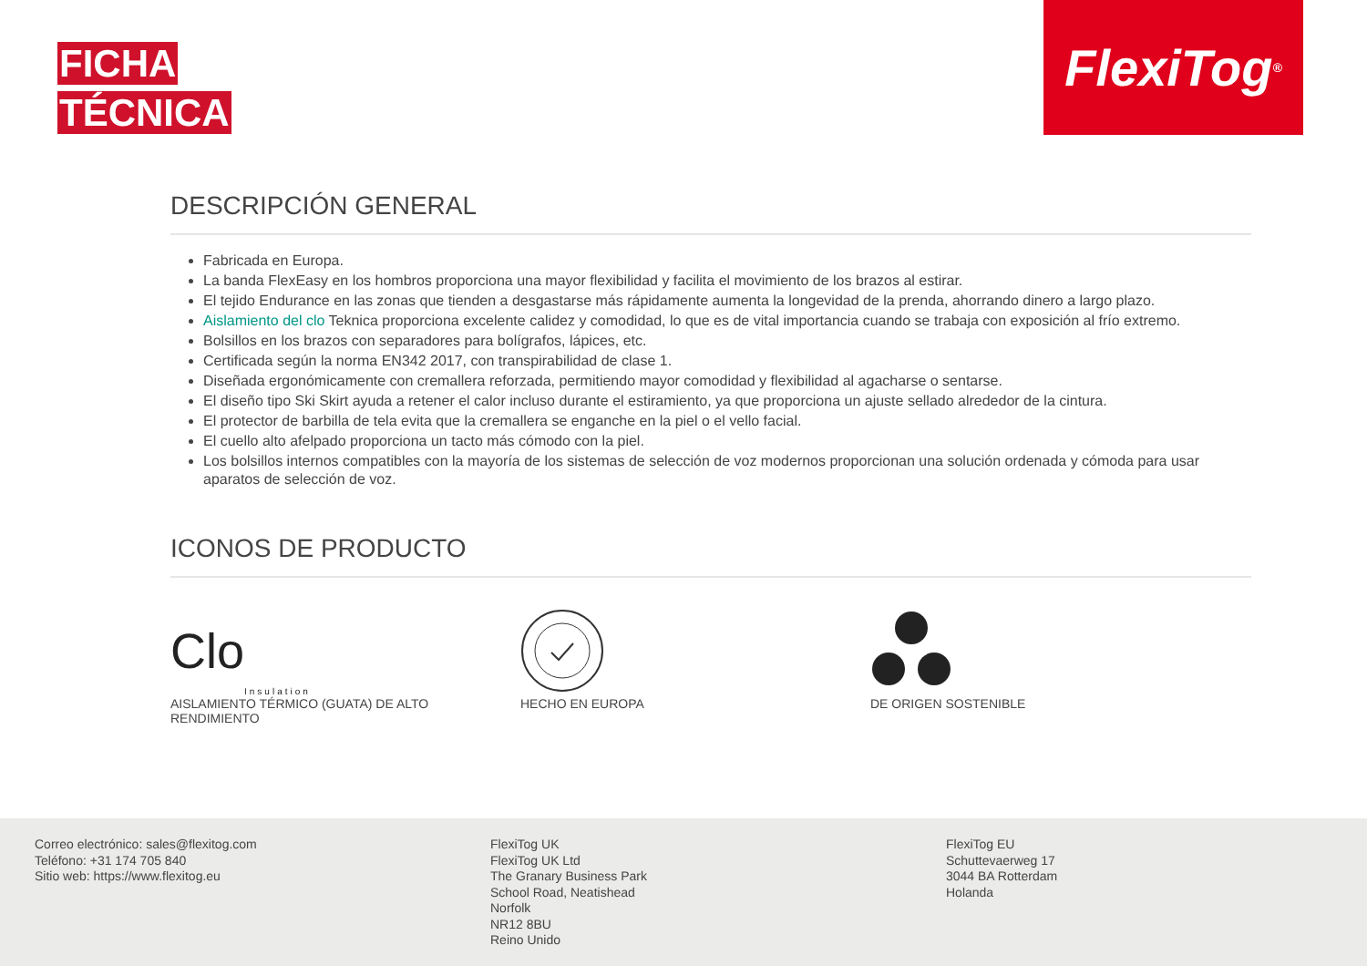FICHA
TÉCNICA
FlexiTog<sup>®</sup>
DESCRIPCIÓN GENERAL
Fabricada en Europa.
La banda FlexEasy en los hombros proporciona una mayor flexibilidad y facilita el movimiento de los brazos al estirar.
El tejido Endurance en las zonas que tienden a desgastarse más rápidamente aumenta la longevidad de la prenda, ahorrando dinero a largo plazo.
Aislamiento del clo Teknica proporciona excelente calidez y comodidad, lo que es de vital importancia cuando se trabaja con exposición al frío extremo.
Bolsillos en los brazos con separadores para bolígrafos, lápices, etc.
Certificada según la norma EN342 2017, con transpirabilidad de clase 1.
Diseñada ergonómicamente con cremallera reforzada, permitiendo mayor comodidad y flexibilidad al agacharse o sentarse.
El diseño tipo Ski Skirt ayuda a retener el calor incluso durante el estiramiento, ya que proporciona un ajuste sellado alrededor de la cintura.
El protector de barbilla de tela evita que la cremallera se enganche en la piel o el vello facial.
El cuello alto afelpado proporciona un tacto más cómodo con la piel.
Los bolsillos internos compatibles con la mayoría de los sistemas de selección de voz modernos proporcionan una solución ordenada y cómoda para usar aparatos de selección de voz.
ICONOS DE PRODUCTO
Clo Insulation
AISLAMIENTO TÉRMICO (GUATA) DE ALTO RENDIMIENTO
HECHO EN EUROPA DE ORIGEN SOSTENIBLE
Correo electrónico: sales@flexitog.com
Teléfono: +31 174 705 840
Sitio web: https://www.flexitog.eu
FlexiTog UK
FlexiTog UK Ltd
The Granary Business Park
School Road, Neatishead
Norfolk
NR12 8BU
Reino Unido
FlexiTog EU
Schuttevaerweg 17
3044 BA Rotterdam
Holanda